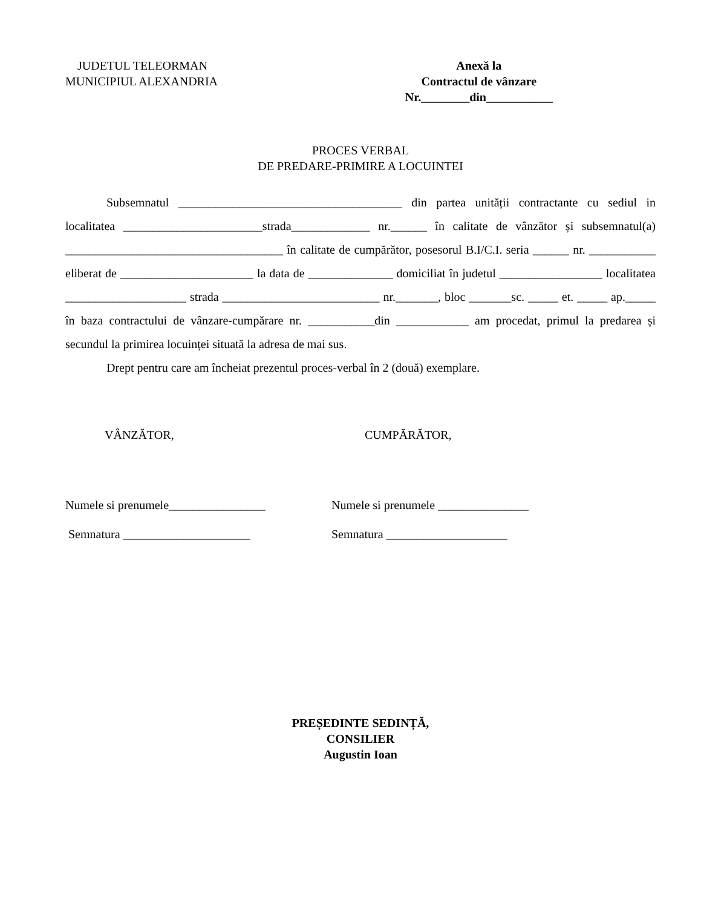JUDETUL TELEORMAN
MUNICIPIUL ALEXANDRIA
Anexă la
Contractul de vânzare
Nr.________din___________
PROCES VERBAL
DE PREDARE-PRIMIRE A LOCUINTEI
Subsemnatul _____________________________________ din partea unității contractante cu sediul in localitatea _______________________strada_____________ nr.______ în calitate de vânzător și subsemnatul(a) ____________________________________ în calitate de cumpărător, posesorul B.I/C.I. seria ______ nr. ___________ eliberat de ______________________ la data de ______________ domiciliat în judetul _________________ localitatea ____________________ strada __________________________ nr._______, bloc _______sc. _____ et. _____ ap._____ în baza contractului de vânzare-cumpărare nr. ___________din ____________ am procedat, primul la predarea și secundul la primirea locuinței situată la adresa de mai sus.
Drept pentru care am încheiat prezentul proces-verbal în 2 (două) exemplare.
VÂNZĂTOR, CUMPĂRĂTOR,
Numele si prenumele________________
Semnatura _____________________
Numele si prenumele _______________
Semnatura ____________________
PREȘEDINTE SEDINȚĂ,
CONSILIER
Augustin Ioan